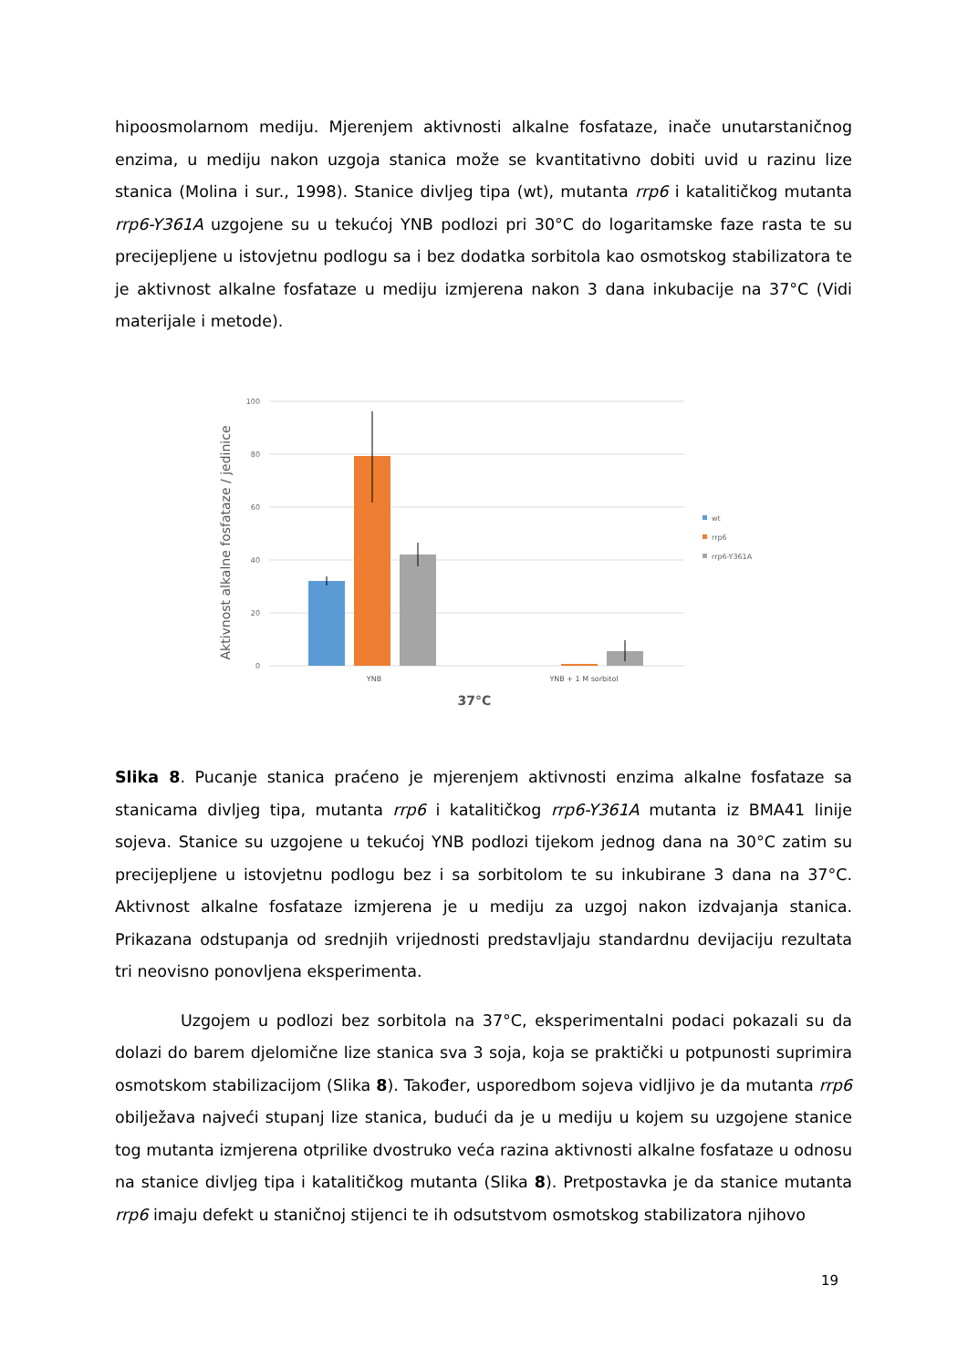hipoosmolarnom mediju. Mjerenjem aktivnosti alkalne fosfataze, inače unutarstaničnog enzima, u mediju nakon uzgoja stanica može se kvantitativno dobiti uvid u razinu lize stanica (Molina i sur., 1998). Stanice divljeg tipa (wt), mutanta rrp6 i katalitičkog mutanta rrp6-Y361A uzgojene su u tekućoj YNB podlozi pri 30°C do logaritamske faze rasta te su precijepljene u istovjetnu podlogu sa i bez dodatka sorbitola kao osmotskog stabilizatora te je aktivnost alkalne fosfataze u mediju izmjerena nakon 3 dana inkubacije na 37°C (Vidi materijale i metode).
100
80
60
40
20
0
YNB
YNB + 1 M sorbitol
37°C
Aktivnost alkalne fosfataze / jedinice
wt
rrp6
rrp6-Y361A
Slika 8. Pucanje stanica praćeno je mjerenjem aktivnosti enzima alkalne fosfataze sa stanicama divljeg tipa, mutanta rrp6 i katalitičkog rrp6-Y361A mutanta iz BMA41 linije sojeva. Stanice su uzgojene u tekućoj YNB podlozi tijekom jednog dana na 30°C zatim su precijepljene u istovjetnu podlogu bez i sa sorbitolom te su inkubirane 3 dana na 37°C. Aktivnost alkalne fosfataze izmjerena je u mediju za uzgoj nakon izdvajanja stanica. Prikazana odstupanja od srednjih vrijednosti predstavljaju standardnu devijaciju rezultata tri neovisno ponovljena eksperimenta.
Uzgojem u podlozi bez sorbitola na 37°C, eksperimentalni podaci pokazali su da dolazi do barem djelomične lize stanica sva 3 soja, koja se praktički u potpunosti suprimira osmotskom stabilizacijom (Slika 8). Također, usporedbom sojeva vidljivo je da mutanta rrp6 obilježava najveći stupanj lize stanica, budući da je u mediju u kojem su uzgojene stanice tog mutanta izmjerena otprilike dvostruko veća razina aktivnosti alkalne fosfataze u odnosu na stanice divljeg tipa i katalitičkog mutanta (Slika 8). Pretpostavka je da stanice mutanta rrp6 imaju defekt u staničnoj stijenci te ih odsutstvom osmotskog stabilizatora njihovo
19